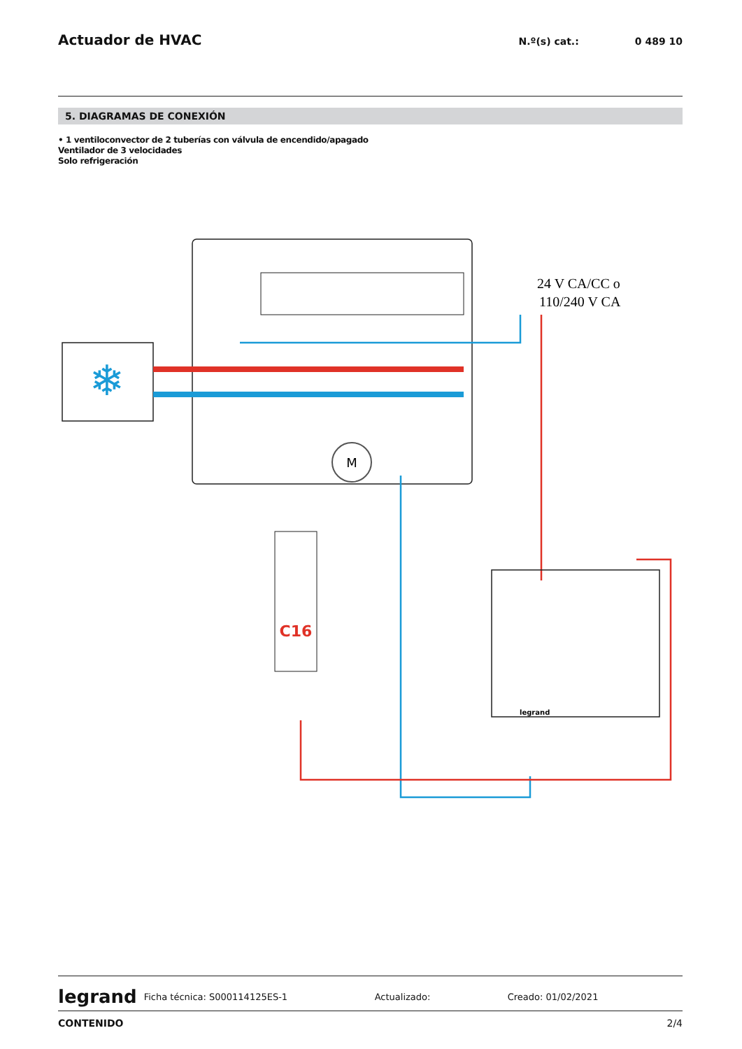Actuador de HVAC
N.º(s) cat.: 0 489 10
5. DIAGRAMAS DE CONEXIÓN
• 1 ventiloconvector de 2 tuberías con válvula de encendido/apagado
Ventilador de 3 velocidades
Solo refrigeración
❄
M
24 V CA/CC o
110/240 V CA
C16
legrand
legrand Ficha técnica: S000114125ES-1 Actualizado: Creado: 01/02/2021
CONTENIDO 2/4